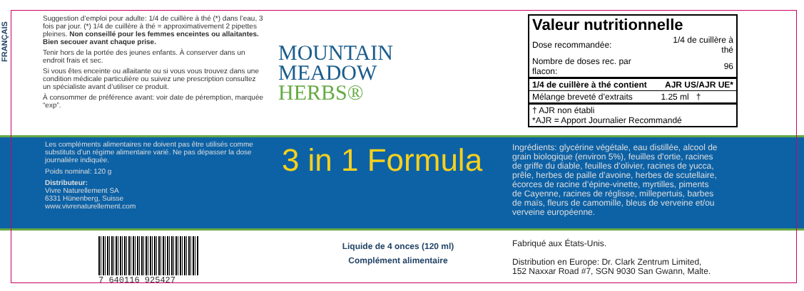FRANÇAIS
Suggestion d’emploi pour adulte: 1/4 de cuillère à thé (*) dans l’eau, 3 fois par jour. (*) 1/4 de cuillère à thé = approximativement 2 pipettes pleines. Non conseillé pour les femmes enceintes ou allaitantes. Bien secouer avant chaque prise.
Tenir hors de la portée des jeunes enfants. À conserver dans un endroit frais et sec.
Si vous êtes enceinte ou allaitante ou si vous vous trouvez dans une condition médicale particulière ou suivez une prescription consultez un spécialiste avant d’utiliser ce produit.
À consommer de préférence avant: voir date de péremption, marquée “exp”.
MOUNTAIN
MEADOW
HERBS®
Valeur nutritionnelle
| Dose recommandée: | 1/4 de cuillère à thé |
| Nombre de doses rec. par flacon: | 96 |
| 1/4 de cuillère à thé contient | AJR US/AJR UE* |
| Mélange breveté d’extraits | 1.25 ml † |
| † AJR non établi *AJR = Apport Journalier Recommandé | |
Les compléments alimentaires ne doivent pas être utilisés comme substituts d’un régime alimentaire varié. Ne pas dépasser la dose journalière indiquée.
Poids nominal: 120 g
Distributeur:
Vivre Naturellement SA
6331 Hünenberg, Suisse
www.vivrenaturellement.com
3 in 1 Formula
Ingrédients: glycérine végétale, eau distillée, alcool de grain biologique (environ 5%), feuilles d’ortie, racines de griffe du diable, feuilles d’olivier, racines de yucca, prêle, herbes de paille d’avoine, herbes de scutellaire, écorces de racine d’épine-vinette, myrtilles, piments de Cayenne, racines de réglisse, millepertuis, barbes de maïs, fleurs de camomille, bleus de verveine et/ou verveine européenne.
7 640116 925427
Liquide de 4 onces (120 ml)
Complément alimentaire
Fabriqué aux États-Unis.
Distribution en Europe: Dr. Clark Zentrum Limited,
152 Naxxar Road #7, SGN 9030 San Gwann, Malte.